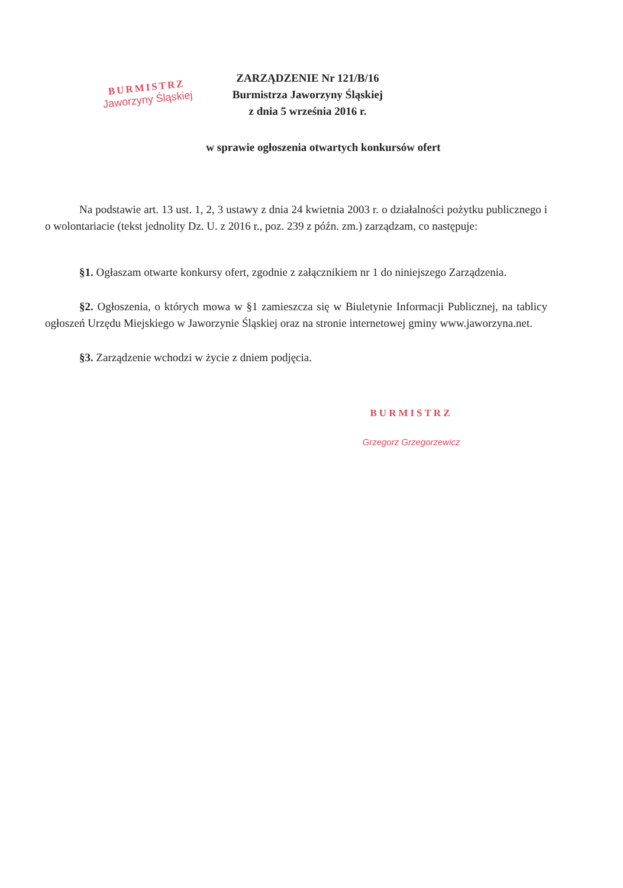BURMISTRZ
Jaworzyny Śląskiej
ZARZĄDZENIE Nr 121/B/16
Burmistrza Jaworzyny Śląskiej
z dnia 5 września 2016 r.
w sprawie ogłoszenia otwartych konkursów ofert
Na podstawie art. 13 ust. 1, 2, 3 ustawy z dnia 24 kwietnia 2003 r. o działalności pożytku publicznego i o wolontariacie (tekst jednolity Dz. U. z 2016 r., poz. 239 z późn. zm.) zarządzam, co następuje:
§1. Ogłaszam otwarte konkursy ofert, zgodnie z załącznikiem nr 1 do niniejszego Zarządzenia.
§2. Ogłoszenia, o których mowa w §1 zamieszcza się w Biuletynie Informacji Publicznej, na tablicy ogłoszeń Urzędu Miejskiego w Jaworzynie Śląskiej oraz na stronie internetowej gminy www.jaworzyna.net.
§3. Zarządzenie wchodzi w życie z dniem podjęcia.
BURMISTRZ
Grzegorz Grzegorzewicz